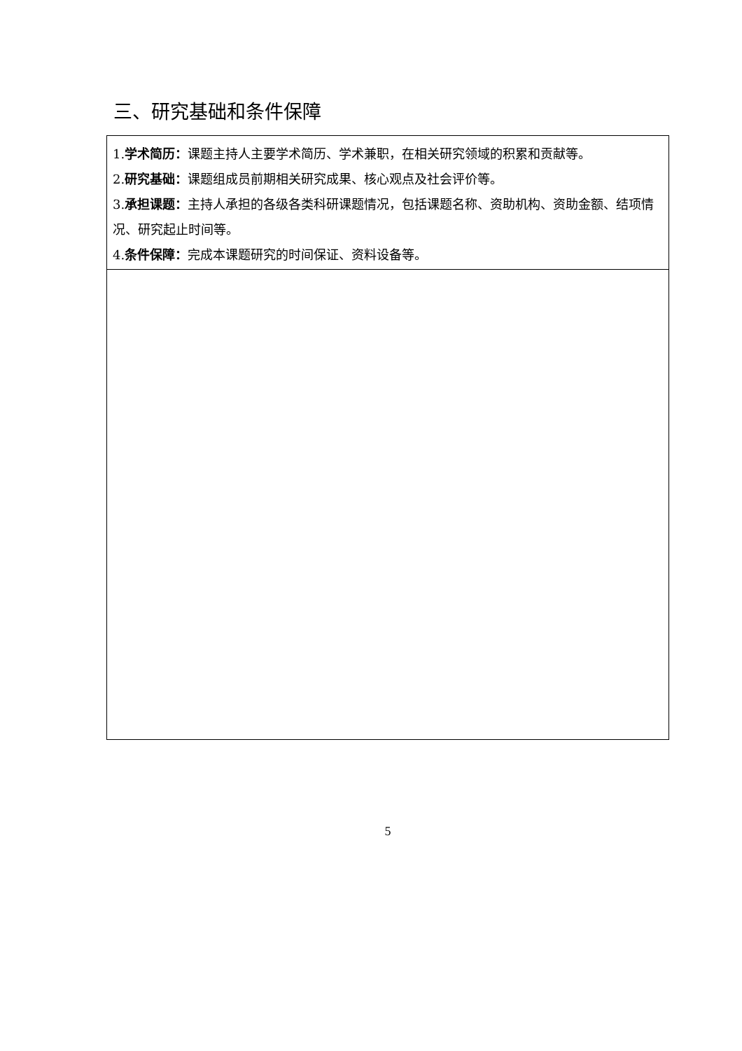三、研究基础和条件保障
| 1. 学术简历： 课题主持人主要学术简历、学术兼职，在相关研究领域的积累和贡献等。 2. 研究基础： 课题组成员前期相关研究成果、核心观点及社会评价等。 3. 承担课题： 主持人承担的各级各类科研课题情况，包括课题名称、资助机构、资助金额、结项情况、研究起止时间等。 4. 条件保障： 完成本课题研究的时间保证、资料设备等。 |
5